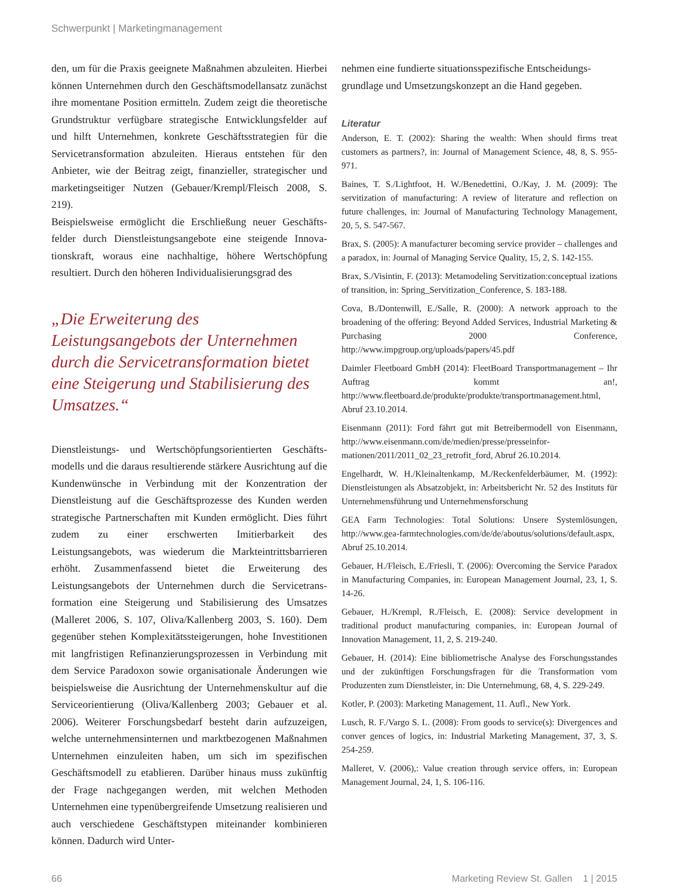Schwerpunkt | Marketingmanagement
den, um für die Praxis geeignete Maßnahmen abzuleiten. Hierbei können Unternehmen durch den Geschäftsmodell­ansatz zunächst ihre momentane Position ermitteln. Zudem zeigt die theoretische Grundstruktur verfügbare strategische Entwicklungsfelder auf und hilft Unternehmen, konkrete Geschäftsstrategien für die Servicetransformation abzuleiten. Hieraus entstehen für den Anbieter, wie der Beitrag zeigt, finanzieller, strategischer und marketingseitiger Nutzen (Gebauer/Krempl/Fleisch 2008, S. 219).
Beispielsweise ermöglicht die Erschließung neuer Geschäfts­felder durch Dienstleistungsangebote eine steigende Innova­tionskraft, woraus eine nachhaltige, höhere Wertschöpfung resultiert. Durch den höheren Individualisierungsgrad des
„Die Erweiterung des Leistungsangebots der Unternehmen durch die Servicetransformation bietet eine Steigerung und Stabilisierung des Umsatzes.“
Dienstleistungs- und Wertschöpfungsorientierten Geschäfts­modells und die daraus resultierende stärkere Ausrichtung auf die Kundenwünsche in Verbindung mit der Konzentration der Dienstleistung auf die Geschäftsprozesse des Kunden wer­den strategische Partnerschaften mit Kunden ermöglicht. Dies führt zudem zu einer erschwerten Imitierbarkeit des Leistungsangebots, was wiederum die Markteintrittsbar­rieren erhöht. Zusammenfassend bietet die Erweiterung des Leistungsangebots der Unternehmen durch die Servicetrans­formation eine Steigerung und Stabilisierung des Umsatzes (Malleret 2006, S. 107, Oliva/Kallenberg 2003, S. 160). Dem gegenüber stehen Komplexitätssteigerungen, hohe Investitio­nen mit langfristigen Refinanzierungsprozessen in Verbin­dung mit dem Service Paradoxon sowie organisationale Än­derungen wie beispielsweise die Ausrichtung der Unterneh­menskultur auf die Serviceorientierung (Oliva/Kallenberg 2003; Gebauer et al. 2006). Weiterer Forschungsbedarf besteht darin aufzuzeigen, welche unternehmensinternen und markt­bezogenen Maßnahmen Unternehmen einzuleiten haben, um sich im spezifischen Geschäftsmodell zu etablieren. Darüber hinaus muss zukünftig der Frage nachgegangen werden, mit welchen Methoden Unternehmen eine typenübergreifende Umsetzung realisieren und auch verschiedene Geschäftsty­pen miteinander kombinieren können. Dadurch wird Unter-
nehmen eine fundierte situationsspezifische Entscheidungs­grundlage und Umsetzungskonzept an die Hand gegeben.
Literatur
Anderson, E. T. (2002): Sharing the wealth: When should firms treat customers as partners?, in: Journal of Management Science, 48, 8, S. 955-971.
Baines, T. S./Lightfoot, H. W./Benedettini, O./Kay, J. M. (2009): The servitization of manufacturing: A review of literature and reflection on future challenges, in: Journal of Manufacturing Technology Management, 20, 5, S. 547-567.
Brax, S. (2005): A manufacturer becoming service provider – chal­lenges and a paradox, in: Journal of Managing Service Quality, 15, 2, S. 142-155.
Brax, S./Visintin, F. (2013): Metamodeling Servitization:conceptual izations of transition, in: Spring_Servitization_Conference, S. 183-188.
Cova, B./Dontenwill, E./Salle, R. (2000): A network approach to the broadening of the offering: Beyond Added Services, Industrial Mar­keting & Purchasing 2000 Conference, http://www.impgroup.org/uploads/papers/45.pdf
Daimler Fleetboard GmbH (2014): FleetBoard Transportmanage­ment – Ihr Auftrag kommt an!, http://www.fleetboard.de/produkte/produkte/transportmanagement.html, Abruf 23.10.2014.
Eisenmann (2011): Ford fährt gut mit Betreibermodell von Eisen­mann, http://www.eisenmann.com/de/medien/presse/presseinfor­mationen/2011/2011_02_23_retrofit_ford, Abruf 26.10.2014.
Engelhardt, W. H./Kleinaltenkamp, M./Reckenfelderbäumer, M. (1992): Dienstleistungen als Absatzobjekt, in: Arbeitsbericht Nr. 52 des Instituts für Unternehmensführung und Unternehmensfor­schung
GEA Farm Technologies: Total Solutions: Unsere Systemlösungen, http://www.gea-farmtechnologies.com/de/de/aboutus/solutions/de­fault.aspx, Abruf 25.10.2014.
Gebauer, H./Fleisch, E./Friesli, T. (2006): Overcoming the Service Paradox in Manufacturing Companies, in: European Management Journal, 23, 1, S. 14-26.
Gebauer, H./Krempl, R./Fleisch, E. (2008): Service development in traditional product manufacturing companies, in: European Journal of Innovation Management, 11, 2, S. 219-240.
Gebauer, H. (2014): Eine bibliometrische Analyse des Forschungs­standes und der zukünftigen Forschungsfragen für die Transforma­tion vom Produzenten zum Dienstleister, in: Die Unternehmung, 68, 4, S. 229-249.
Kotler, P. (2003): Marketing Management, 11. Aufl., New York.
Lusch, R. F./Vargo S. L. (2008): From goods to service(s): Divergen­ces and conver gences of logics, in: Industrial Marketing Manage­ment, 37, 3, S. 254-259.
Malleret, V. (2006),: Value creation through service offers, in: Euro­pean Management Journal, 24, 1, S. 106-116.
66 Marketing Review St. Gallen 1 | 2015